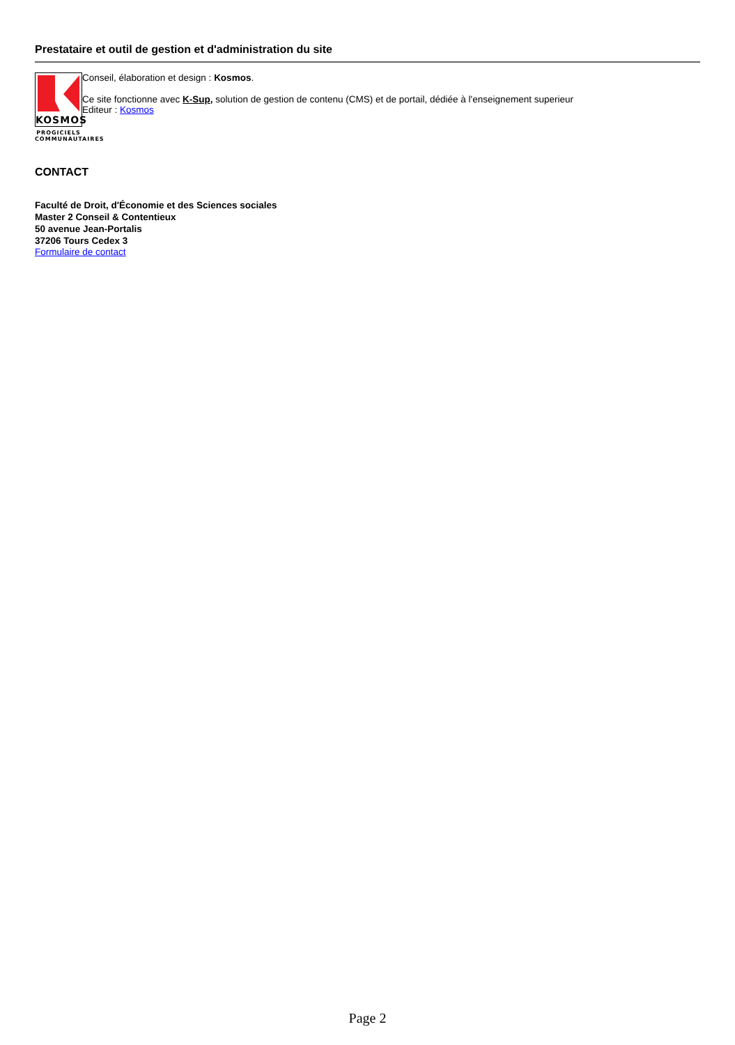Prestataire et outil de gestion et d'administration du site
KOSMOS
PROGICIELS
COMMUNAUTAIRES
Conseil, élaboration et design : Kosmos.
Ce site fonctionne avec K-Sup, solution de gestion de contenu (CMS) et de portail, dédiée à l'enseignement superieur
Editeur : Kosmos
CONTACT
Faculté de Droit, d'Économie et des Sciences sociales
Master 2 Conseil & Contentieux
50 avenue Jean-Portalis
37206 Tours Cedex 3
Formulaire de contact
Page 2